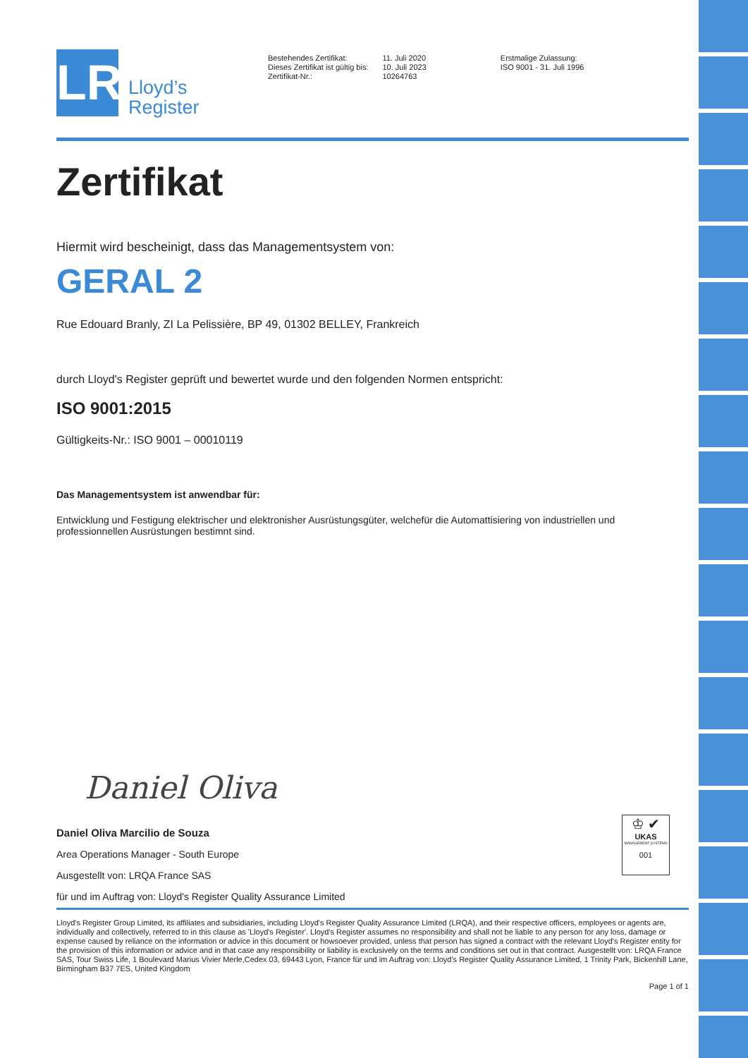LR
Lloyd’s
Register
Bestehendes Zertifikat:
Dieses Zertifikat ist gültig bis:
Zertifikat-Nr.:
11. Juli 2020
10. Juli 2023
10264763
Erstmalige Zulassung:
ISO 9001 - 31. Juli 1996
Zertifikat
Hiermit wird bescheinigt, dass das Managementsystem von:
GERAL 2
Rue Edouard Branly, ZI La Pelissière, BP 49, 01302 BELLEY, Frankreich
durch Lloyd's Register geprüft und bewertet wurde und den folgenden Normen entspricht:
ISO 9001:2015
Gültigkeits-Nr.: ISO 9001 – 00010119
Das Managementsystem ist anwendbar für:
Entwicklung und Festigung elektrischer und elektronisher Ausrüstungsgüter, welchefür die Automattisiering von industriellen und professionnellen Ausrüstungen bestimnt sind.
Daniel Oliva
Daniel Oliva Marcilio de Souza
Area Operations Manager - South Europe
Ausgestellt von: LRQA France SAS
für und im Auftrag von: Lloyd's Register Quality Assurance Limited
Lloyd's Register Group Limited, its affiliates and subsidiaries, including Lloyd's Register Quality Assurance Limited (LRQA), and their respective officers, employees or agents are, individually and collectively, referred to in this clause as 'Lloyd's Register'. Lloyd's Register assumes no responsibility and shall not be liable to any person for any loss, damage or expense caused by reliance on the information or advice in this document or howsoever provided, unless that person has signed a contract with the relevant Lloyd's Register entity for the provision of this information or advice and in that case any responsibility or liability is exclusively on the terms and conditions set out in that contract. Ausgestellt von: LRQA France SAS, Tour Swiss Life, 1 Boulevard Marius Vivier Merle,Cedex 03, 69443 Lyon, France für und im Auftrag von: Lloyd's Register Quality Assurance Limited, 1 Trinity Park, Bickenhill Lane, Birmingham B37 7ES, United Kingdom
Page 1 of 1
♔ ✔
UKAS
MANAGEMENT SYSTEMS
001